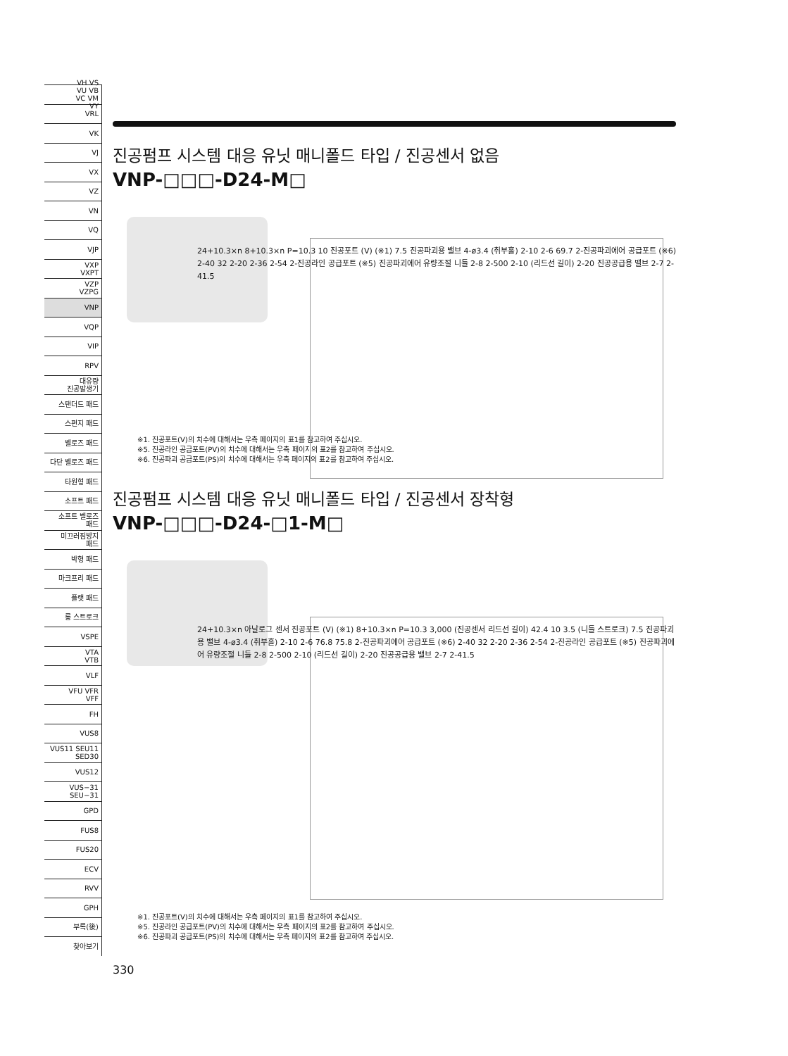VH VS
VU VB
VC VM
VY
VRL
VK
VJ
VX
VZ
VN
VQ
VJP
VXP
VXPT
VZP
VZPG
VNP
VQP
VIP
RPV
대유량
진공발생기
스탠더드 패드
스펀지 패드
벨로즈 패드
다단 벨로즈 패드
타원형 패드
소프트 패드
소프트 벨로즈
패드
미끄러짐방지
패드
박형 패드
마크프리 패드
플랫 패드
롱 스트로크
VSPE
VTA
VTB
VLF
VFU VFR
VFF
FH
VUS8
VUS11 SEU11
SED30
VUS12
VUS−31
SEU−31
GPD
FUS8
FUS20
ECV
RVV
GPH
부록(後)
찾아보기
진공펌프 시스템 대응 유닛 매니폴드 타입 / 진공센서 없음
VNP-□□□-D24-M□
24+10.3×n 8+10.3×n P=10.3 10 진공포트 (V) (※1) 7.5 진공파괴용 밸브 4-ø3.4 (취부홀) 2-10 2-6 69.7 2-진공파괴에어 공급포트 (※6) 2-40 32 2-20 2-36 2-54 2-진공라인 공급포트 (※5) 진공파괴에어 유량조절 니들 2-8 2-500 2-10 (리드선 길이) 2-20 진공공급용 밸브 2-7 2-41.5
※1. 진공포트(V)의 치수에 대해서는 우측 페이지의 표1를 참고하여 주십시오.
※5. 진공라인 공급포트(PV)의 치수에 대해서는 우측 페이지의 표2를 참고하여 주십시오.
※6. 진공파괴 공급포트(PS)의 치수에 대해서는 우측 페이지의 표2를 참고하여 주십시오.
진공펌프 시스템 대응 유닛 매니폴드 타입 / 진공센서 장착형
VNP-□□□-D24-□1-M□
24+10.3×n 아날로그 센서 진공포트 (V) (※1) 8+10.3×n P=10.3 3,000 (진공센서 리드선 길이) 42.4 10 3.5 (니들 스트로크) 7.5 진공파괴용 밸브 4-ø3.4 (취부홀) 2-10 2-6 76.8 75.8 2-진공파괴에어 공급포트 (※6) 2-40 32 2-20 2-36 2-54 2-진공라인 공급포트 (※5) 진공파괴에어 유량조절 니들 2-8 2-500 2-10 (리드선 길이) 2-20 진공공급용 밸브 2-7 2-41.5
※1. 진공포트(V)의 치수에 대해서는 우측 페이지의 표1를 참고하여 주십시오.
※5. 진공라인 공급포트(PV)의 치수에 대해서는 우측 페이지의 표2를 참고하여 주십시오.
※6. 진공파괴 공급포트(PS)의 치수에 대해서는 우측 페이지의 표2를 참고하여 주십시오.
330